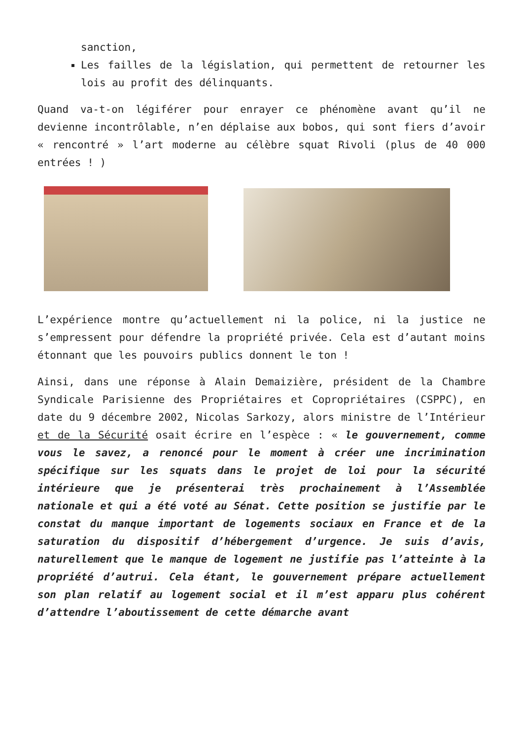sanction,
Les failles de la législation, qui permettent de retourner les lois au profit des délinquants.
Quand va-t-on légiférer pour enrayer ce phénomène avant qu’il ne devienne incontrôlable, n’en déplaise aux bobos, qui sont fiers d’avoir « rencontré » l’art moderne au célèbre squat Rivoli (plus de 40 000 entrées ! )
L’expérience montre qu’actuellement ni la police, ni la justice ne s’empressent pour défendre la propriété privée. Cela est d’autant moins étonnant que les pouvoirs publics donnent le ton !
Ainsi, dans une réponse à Alain Demaizière, président de la Chambre Syndicale Parisienne des Propriétaires et Copropriétaires (CSPPC), en date du 9 décembre 2002, Nicolas Sarkozy, alors ministre de l’Intérieur et de la Sécurité osait écrire en l’espèce : « le gouvernement, comme vous le savez, a renoncé pour le moment à créer une incrimination spécifique sur les squats dans le projet de loi pour la sécurité intérieure que je présenterai très prochainement à l’Assemblée nationale et qui a été voté au Sénat. Cette position se justifie par le constat du manque important de logements sociaux en France et de la saturation du dispositif d’hébergement d’urgence. Je suis d’avis, naturellement que le manque de logement ne justifie pas l’atteinte à la propriété d’autrui. Cela étant, le gouvernement prépare actuellement son plan relatif au logement social et il m’est apparu plus cohérent d’attendre l’aboutissement de cette démarche avant